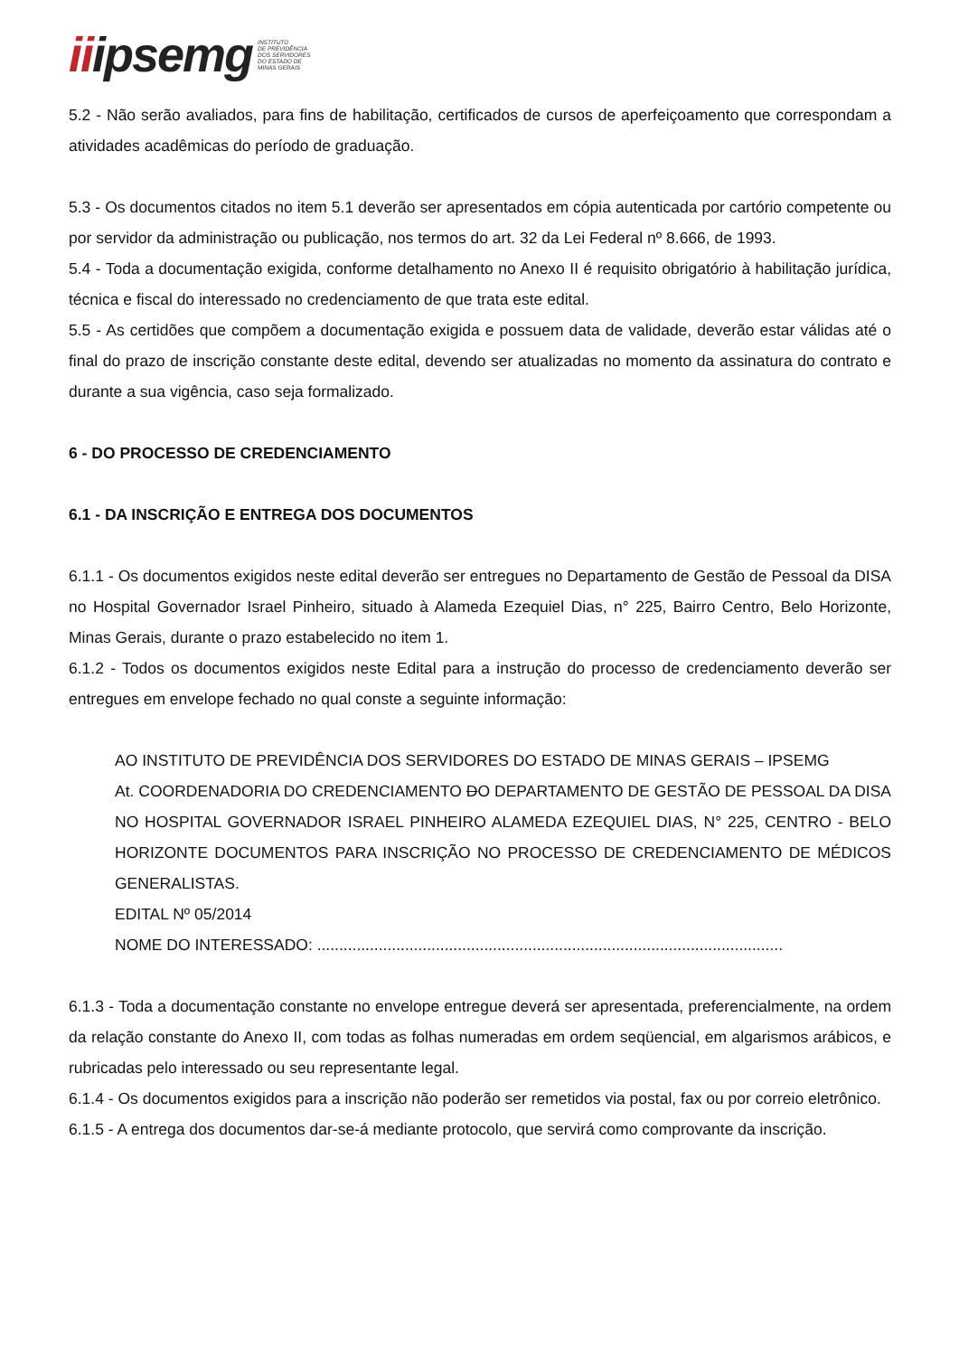iiipsemg
INSTITUTO
DE PREVIDÊNCIA
DOS SERVIDORES
DO ESTADO DE
MINAS GERAIS
5.2 - Não serão avaliados, para fins de habilitação, certificados de cursos de aperfeiçoamento que correspondam a atividades acadêmicas do período de graduação.
5.3 - Os documentos citados no item 5.1 deverão ser apresentados em cópia autenticada por cartório competente ou por servidor da administração ou publicação, nos termos do art. 32 da Lei Federal nº 8.666, de 1993.
5.4 - Toda a documentação exigida, conforme detalhamento no Anexo II é requisito obrigatório à habilitação jurídica, técnica e fiscal do interessado no credenciamento de que trata este edital.
5.5 - As certidões que compõem a documentação exigida e possuem data de validade, deverão estar válidas até o final do prazo de inscrição constante deste edital, devendo ser atualizadas no momento da assinatura do contrato e durante a sua vigência, caso seja formalizado.
6 - DO PROCESSO DE CREDENCIAMENTO
6.1 - DA INSCRIÇÃO E ENTREGA DOS DOCUMENTOS
6.1.1 - Os documentos exigidos neste edital deverão ser entregues no Departamento de Gestão de Pessoal da DISA no Hospital Governador Israel Pinheiro, situado à Alameda Ezequiel Dias, n° 225, Bairro Centro, Belo Horizonte, Minas Gerais, durante o prazo estabelecido no item 1.
6.1.2 - Todos os documentos exigidos neste Edital para a instrução do processo de credenciamento deverão ser entregues em envelope fechado no qual conste a seguinte informação:
AO INSTITUTO DE PREVIDÊNCIA DOS SERVIDORES DO ESTADO DE MINAS GERAIS – IPSEMG
At. COORDENADORIA DO CREDENCIAMENTO DO DEPARTAMENTO DE GESTÃO DE PESSOAL DA DISA NO HOSPITAL GOVERNADOR ISRAEL PINHEIRO ALAMEDA EZEQUIEL DIAS, N° 225, CENTRO - BELO HORIZONTE DOCUMENTOS PARA INSCRIÇÃO NO PROCESSO DE CREDENCIAMENTO DE MÉDICOS GENERALISTAS.
EDITAL Nº 05/2014
NOME DO INTERESSADO: ..........................................................................................................
6.1.3 - Toda a documentação constante no envelope entregue deverá ser apresentada, preferencialmente, na ordem da relação constante do Anexo II, com todas as folhas numeradas em ordem seqüencial, em algarismos arábicos, e rubricadas pelo interessado ou seu representante legal.
6.1.4 - Os documentos exigidos para a inscrição não poderão ser remetidos via postal, fax ou por correio eletrônico.
6.1.5 - A entrega dos documentos dar-se-á mediante protocolo, que servirá como comprovante da inscrição.